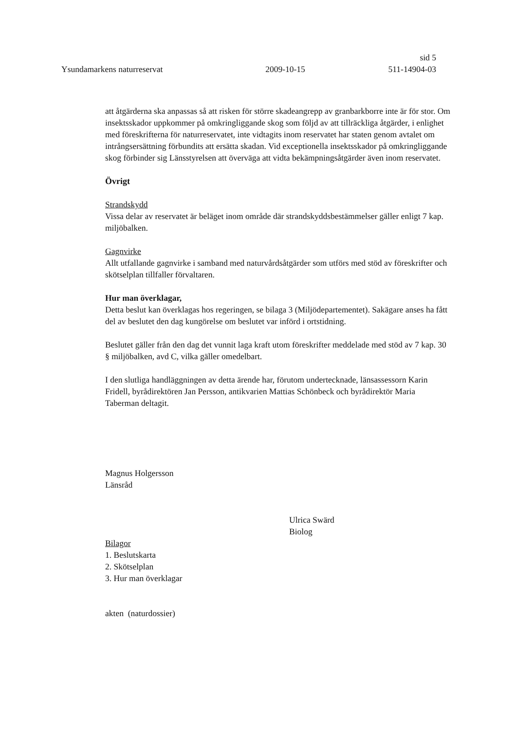sid 5
Ysundamarkens naturreservat 2009-10-15 511-14904-03
att åtgärderna ska anpassas så att risken för större skadeangrepp av granbarkborre inte är för stor. Om insektsskador uppkommer på omkringliggande skog som följd av att tillräckliga åtgärder, i enlighet med föreskrifterna för naturreservatet, inte vidtagits inom reservatet har staten genom avtalet om intrångsersättning förbundits att ersätta skadan. Vid exceptionella insektsskador på omkringliggande skog förbinder sig Länsstyrelsen att överväga att vidta bekämpningsåtgärder även inom reservatet.
Övrigt
Strandskydd
Vissa delar av reservatet är beläget inom område där strandskyddsbestämmelser gäller enligt 7 kap. miljöbalken.
Gagnvirke
Allt utfallande gagnvirke i samband med naturvårdsåtgärder som utförs med stöd av föreskrifter och skötselplan tillfaller förvaltaren.
Hur man överklagar,
Detta beslut kan överklagas hos regeringen, se bilaga 3 (Miljödepartementet). Sakägare anses ha fått del av beslutet den dag kungörelse om beslutet var införd i ortstidning.
Beslutet gäller från den dag det vunnit laga kraft utom föreskrifter meddelade med stöd av 7 kap. 30 § miljöbalken, avd C, vilka gäller omedelbart.
I den slutliga handläggningen av detta ärende har, förutom undertecknade, länsassessorn Karin Fridell, byrådirektören Jan Persson, antikvarien Mattias Schönbeck och byrådirektör Maria Taberman deltagit.
Magnus Holgersson
Länsråd
Ulrica Swärd
Biolog
Bilagor
1. Beslutskarta
2. Skötselplan
3. Hur man överklagar
akten (naturdossier)